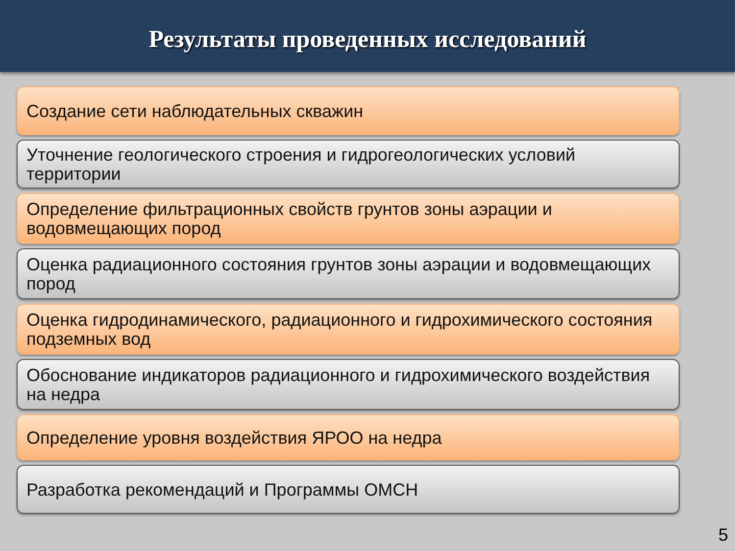Результаты проведенных исследований
Создание сети наблюдательных скважин
Уточнение геологического строения и гидрогеологических условий территории
Определение фильтрационных свойств грунтов зоны аэрации и водовмещающих пород
Оценка радиационного состояния грунтов зоны аэрации и водовмещающих пород
Оценка гидродинамического, радиационного и гидрохимического состояния подземных вод
Обоснование индикаторов радиационного и гидрохимического воздействия на недра
Определение уровня воздействия ЯРОО на недра
Разработка рекомендаций и Программы ОМСН
5